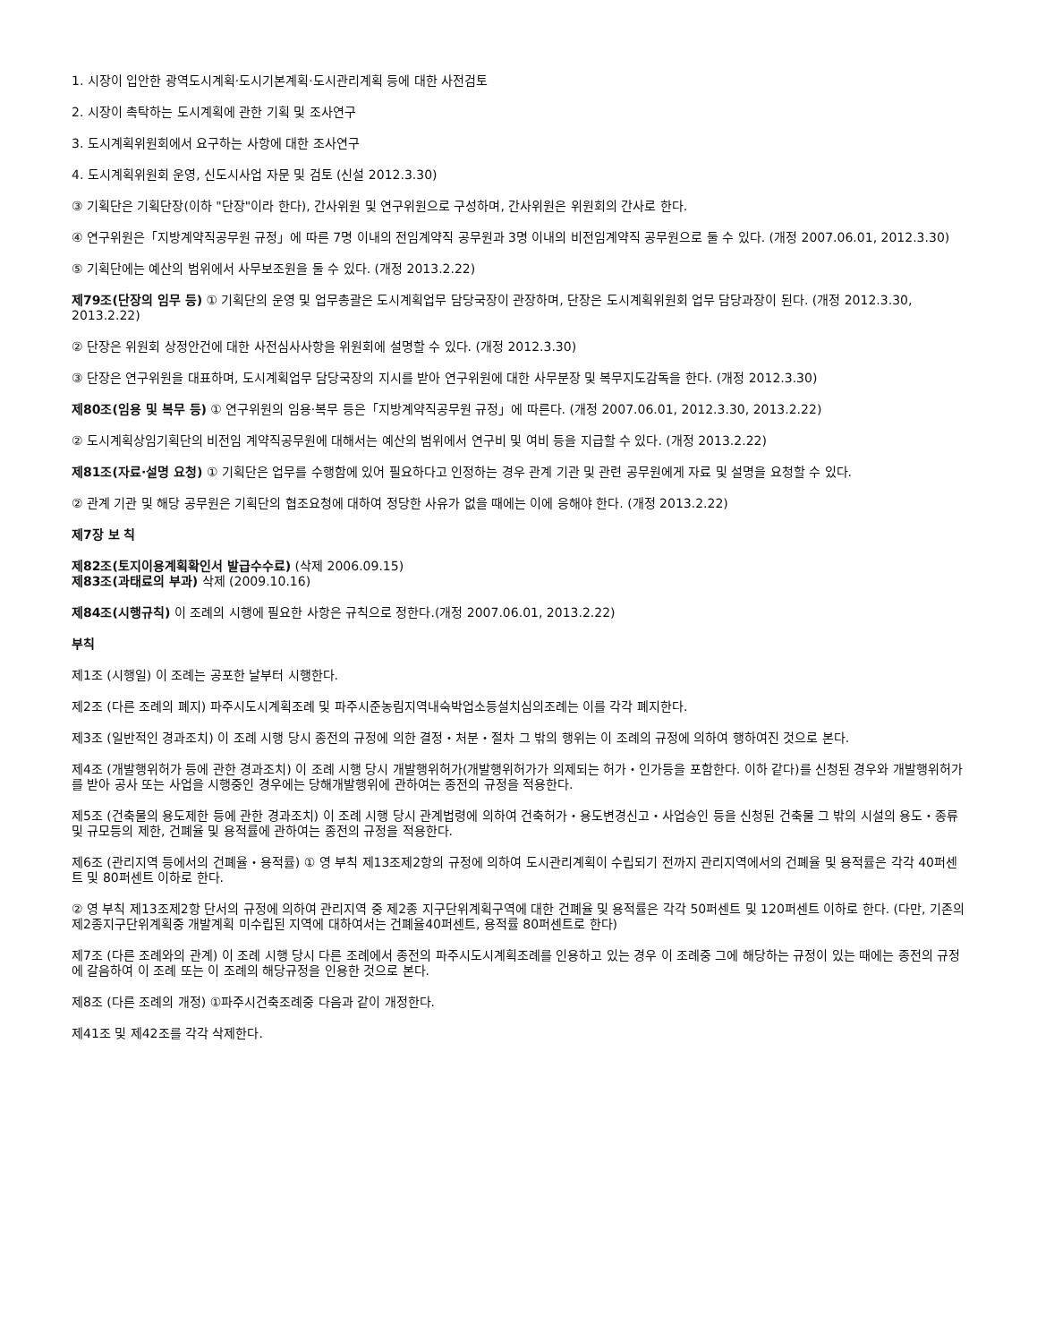1. 시장이 입안한 광역도시계획·도시기본계획·도시관리계획 등에 대한 사전검토
2. 시장이 촉탁하는 도시계획에 관한 기획 및 조사연구
3. 도시계획위원회에서 요구하는 사항에 대한 조사연구
4. 도시계획위원회 운영, 신도시사업 자문 및 검토 (신설 2012.3.30)
③ 기획단은 기획단장(이하 "단장"이라 한다), 간사위원 및 연구위원으로 구성하며, 간사위원은 위원회의 간사로 한다.
④ 연구위원은「지방계약직공무원 규정」에 따른 7명 이내의 전임계약직 공무원과 3명 이내의 비전임계약직 공무원으로 둘 수 있다. (개정 2007.06.01, 2012.3.30)
⑤ 기획단에는 예산의 범위에서 사무보조원을 둘 수 있다. (개정 2013.2.22)
제79조(단장의 임무 등) ① 기획단의 운영 및 업무총괄은 도시계획업무 담당국장이 관장하며, 단장은 도시계획위원회 업무 담당과장이 된다. (개정 2012.3.30, 2013.2.22)
② 단장은 위원회 상정안건에 대한 사전심사사항을 위원회에 설명할 수 있다. (개정 2012.3.30)
③ 단장은 연구위원을 대표하며, 도시계획업무 담당국장의 지시를 받아 연구위원에 대한 사무분장 및 복무지도감독을 한다. (개정 2012.3.30)
제80조(임용 및 복무 등) ① 연구위원의 임용·복무 등은「지방계약직공무원 규정」에 따른다. (개정 2007.06.01, 2012.3.30, 2013.2.22)
② 도시계획상임기획단의 비전임 계약직공무원에 대해서는 예산의 범위에서 연구비 및 여비 등을 지급할 수 있다. (개정 2013.2.22)
제81조(자료·설명 요청) ① 기획단은 업무를 수행함에 있어 필요하다고 인정하는 경우 관계 기관 및 관련 공무원에게 자료 및 설명을 요청할 수 있다.
② 관계 기관 및 해당 공무원은 기획단의 협조요청에 대하여 정당한 사유가 없을 때에는 이에 응해야 한다. (개정 2013.2.22)
제7장 보 칙
제82조(토지이용계획확인서 발급수수료) (삭제 2006.09.15)
제83조(과태료의 부과) 삭제 (2009.10.16)
제84조(시행규칙) 이 조례의 시행에 필요한 사항은 규칙으로 정한다.(개정 2007.06.01, 2013.2.22)
부칙
제1조 (시행일) 이 조례는 공포한 날부터 시행한다.
제2조 (다른 조례의 폐지) 파주시도시계획조례 및 파주시준농림지역내숙박업소등설치심의조례는 이를 각각 폐지한다.
제3조 (일반적인 경과조치) 이 조례 시행 당시 종전의 규정에 의한 결정・처분・절차 그 밖의 행위는 이 조례의 규정에 의하여 행하여진 것으로 본다.
제4조 (개발행위허가 등에 관한 경과조치) 이 조례 시행 당시 개발행위허가(개발행위허가가 의제되는 허가・인가등을 포함한다. 이하 같다)를 신청된 경우와 개발행위허가를 받아 공사 또는 사업을 시행중인 경우에는 당해개발행위에 관하여는 종전의 규정을 적용한다.
제5조 (건축물의 용도제한 등에 관한 경과조치) 이 조례 시행 당시 관계법령에 의하여 건축허가・용도변경신고・사업승인 등을 신청된 건축물 그 밖의 시설의 용도・종류 및 규모등의 제한, 건폐율 및 용적률에 관하여는 종전의 규정을 적용한다.
제6조 (관리지역 등에서의 건폐율・용적률) ① 영 부칙 제13조제2항의 규정에 의하여 도시관리계획이 수립되기 전까지 관리지역에서의 건폐율 및 용적률은 각각 40퍼센트 및 80퍼센트 이하로 한다.
② 영 부칙 제13조제2항 단서의 규정에 의하여 관리지역 중 제2종 지구단위계획구역에 대한 건폐율 및 용적률은 각각 50퍼센트 및 120퍼센트 이하로 한다. (다만, 기존의 제2종지구단위계획중 개발계획 미수립된 지역에 대하여서는 건폐율40퍼센트, 용적률 80퍼센트로 한다)
제7조 (다른 조례와의 관계) 이 조례 시행 당시 다른 조례에서 종전의 파주시도시계획조례를 인용하고 있는 경우 이 조례중 그에 해당하는 규정이 있는 때에는 종전의 규정에 갈음하여 이 조례 또는 이 조례의 해당규정을 인용한 것으로 본다.
제8조 (다른 조례의 개정) ①파주시건축조례중 다음과 같이 개정한다.
제41조 및 제42조를 각각 삭제한다.